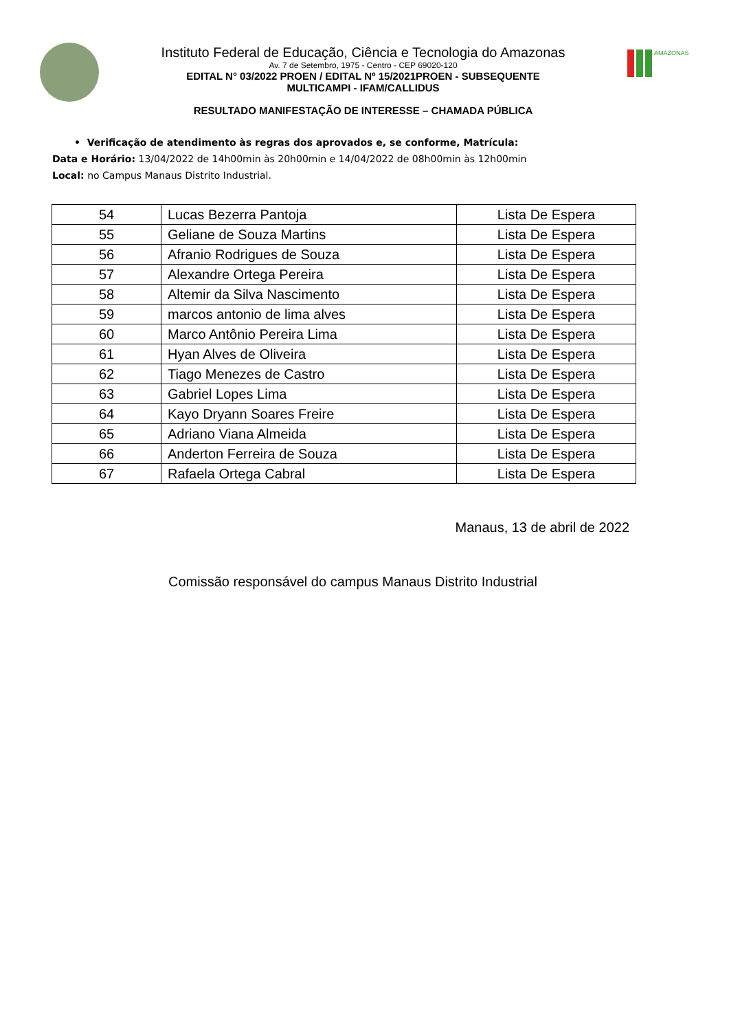Instituto Federal de Educação, Ciência e Tecnologia do Amazonas
Av. 7 de Setembro, 1975 - Centro - CEP 69020-120
EDITAL N° 03/2022 PROEN / EDITAL Nº 15/2021PROEN - SUBSEQUENTE
MULTICAMPI - IFAM/CALLIDUS
RESULTADO MANIFESTAÇÃO DE INTERESSE – CHAMADA PÚBLICA
AMAZONAS
• Verificação de atendimento às regras dos aprovados e, se conforme, Matrícula:
Data e Horário: 13/04/2022 de 14h00min às 20h00min e 14/04/2022 de 08h00min às 12h00min
Local: no Campus Manaus Distrito Industrial.
| 54 | Lucas Bezerra Pantoja | Lista De Espera |
| 55 | Geliane de Souza Martins | Lista De Espera |
| 56 | Afranio Rodrigues de Souza | Lista De Espera |
| 57 | Alexandre Ortega Pereira | Lista De Espera |
| 58 | Altemir da Silva Nascimento | Lista De Espera |
| 59 | marcos antonio de lima alves | Lista De Espera |
| 60 | Marco Antônio Pereira Lima | Lista De Espera |
| 61 | Hyan Alves de Oliveira | Lista De Espera |
| 62 | Tiago Menezes de Castro | Lista De Espera |
| 63 | Gabriel Lopes Lima | Lista De Espera |
| 64 | Kayo Dryann Soares Freire | Lista De Espera |
| 65 | Adriano Viana Almeida | Lista De Espera |
| 66 | Anderton Ferreira de Souza | Lista De Espera |
| 67 | Rafaela Ortega Cabral | Lista De Espera |
Manaus, 13 de abril de 2022
Comissão responsável do campus Manaus Distrito Industrial